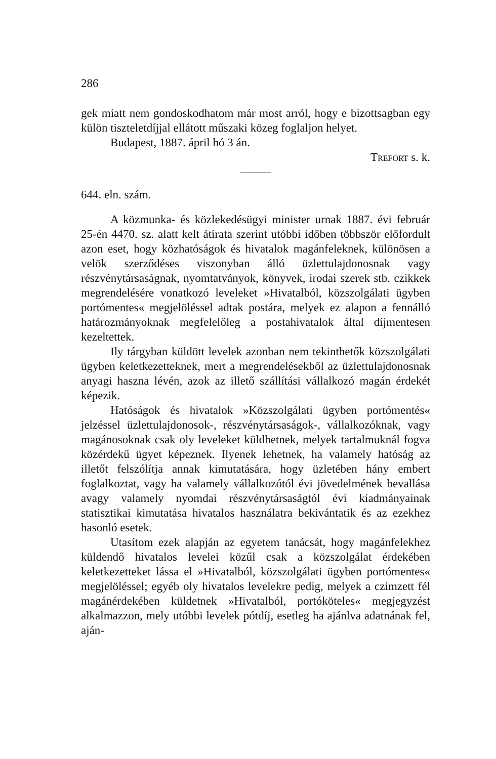286
gek miatt nem gondoskodhatom már most arról, hogy e bizottsagban egy külön tiszteletdíjjal ellátott műszaki közeg foglaljon helyet.
Budapest, 1887. ápril hó 3 án.
TREFORT s. k.
644. eln. szám.
A közmunka- és közlekedésügyi minister urnak 1887. évi február 25-én 4470. sz. alatt kelt átírata szerint utóbbi időben többször előfordult azon eset, hogy közhatóságok és hivatalok magánfeleknek, különösen a velök szerződéses viszonyban álló üzlettulajdonosnak vagy részvénytársaságnak, nyomtatványok, könyvek, irodai szerek stb. czikkek megrendelésére vonatkozó leveleket »Hivatalból, közszolgálati ügyben portómentes« megjelöléssel adtak postára, melyek ez alapon a fennálló határozmányoknak megfelelőleg a postahivatalok által díjmentesen kezeltettek.
Ily tárgyban küldött levelek azonban nem tekinthetők közszolgálati ügyben keletkezetteknek, mert a megrendelésekből az üzlettulajdonosnak anyagi haszna lévén, azok az illető szállítási vállalkozó magán érdekét képezik.
Hatóságok és hivatalok »Közszolgálati ügyben portómentés« jelzéssel üzlettulajdonosok-, részvénytársaságok-, vállalkozóknak, vagy magánosoknak csak oly leveleket küldhetnek, melyek tartalmuknál fogva közérdekű ügyet képeznek. Ilyenek lehetnek, ha valamely hatóság az illetőt felszólítja annak kimutatására, hogy üzletében hány embert foglalkoztat, vagy ha valamely vállalkozótól évi jövedelmének bevallása avagy valamely nyomdai részvénytársaságtól évi kiadmányainak statisztikai kimutatása hivatalos használatra bekivántatik és az ezekhez hasonló esetek.
Utasítom ezek alapján az egyetem tanácsát, hogy magánfelekhez küldendő hivatalos levelei közűl csak a közszolgálat érdekében keletkezetteket lássa el »Hivatalból, közszolgálati ügyben portómentes« megjelöléssel; egyéb oly hivatalos levelekre pedig, melyek a czimzett fél magánérdekében küldetnek »Hivatalból, portóköteles« megjegyzést alkalmazzon, mely utóbbi levelek pótdíj, esetleg ha ajánlva adatnának fel, aján-